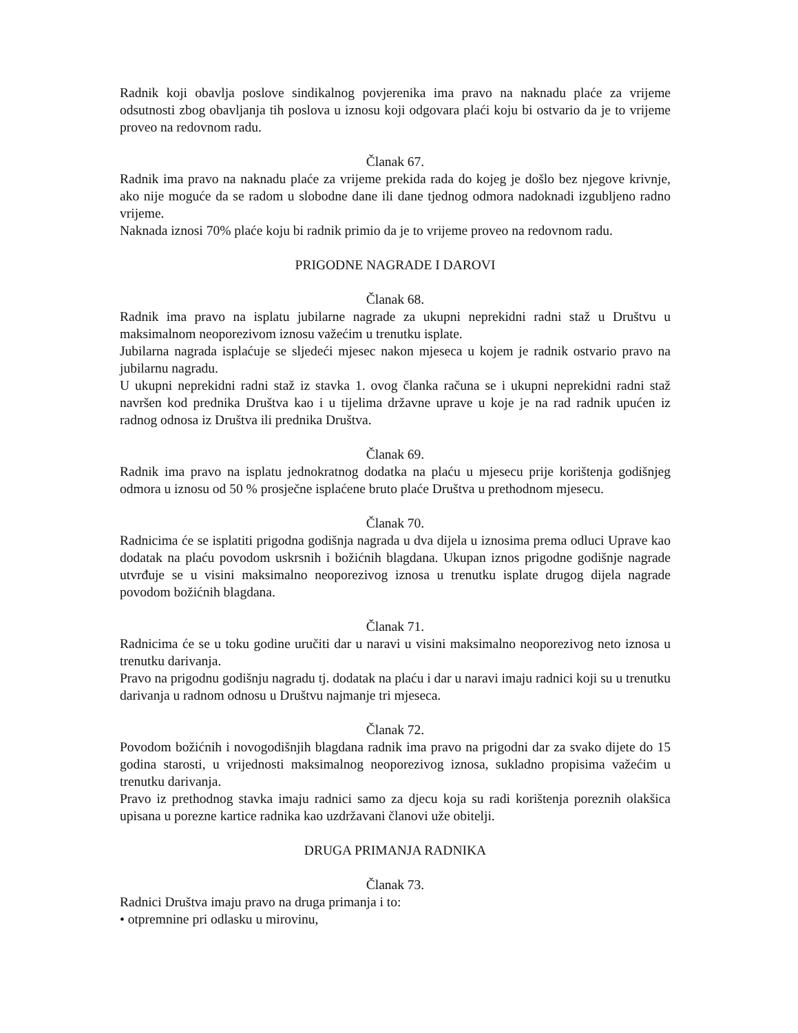Radnik koji obavlja poslove sindikalnog povjerenika ima pravo na naknadu plaće za vrijeme odsutnosti zbog obavljanja tih poslova u iznosu koji odgovara plaći koju bi ostvario da je to vrijeme proveo na redovnom radu.
Članak 67.
Radnik ima pravo na naknadu plaće za vrijeme prekida rada do kojeg je došlo bez njegove krivnje, ako nije moguće da se radom u slobodne dane ili dane tjednog odmora nadoknadi izgubljeno radno vrijeme.
Naknada iznosi 70% plaće koju bi radnik primio da je to vrijeme proveo na redovnom radu.
PRIGODNE NAGRADE I DAROVI
Članak 68.
Radnik ima pravo na isplatu jubilarne nagrade za ukupni neprekidni radni staž u Društvu u maksimalnom neoporezivom iznosu važećim u trenutku isplate.
Jubilarna nagrada isplaćuje se sljedeći mjesec nakon mjeseca u kojem je radnik ostvario pravo na jubilarnu nagradu.
U ukupni neprekidni radni staž iz stavka 1. ovog članka računa se i ukupni neprekidni radni staž navršen kod prednika Društva kao i u tijelima državne uprave u koje je na rad radnik upućen iz radnog odnosa iz Društva ili prednika Društva.
Članak 69.
Radnik ima pravo na isplatu jednokratnog dodatka na plaću u mjesecu prije korištenja godišnjeg odmora u iznosu od 50 % prosječne isplaćene bruto plaće Društva u prethodnom mjesecu.
Članak 70.
Radnicima će se isplatiti prigodna godišnja nagrada u dva dijela u iznosima prema odluci Uprave kao dodatak na plaću povodom uskrsnih i božićnih blagdana. Ukupan iznos prigodne godišnje nagrade utvrđuje se u visini maksimalno neoporezivog iznosa u trenutku isplate drugog dijela nagrade povodom božićnih blagdana.
Članak 71.
Radnicima će se u toku godine uručiti dar u naravi u visini maksimalno neoporezivog neto iznosa u trenutku darivanja.
Pravo na prigodnu godišnju nagradu tj. dodatak na plaću i dar u naravi imaju radnici koji su u trenutku darivanja u radnom odnosu u Društvu najmanje tri mjeseca.
Članak 72.
Povodom božićnih i novogodišnjih blagdana radnik ima pravo na prigodni dar za svako dijete do 15 godina starosti, u vrijednosti maksimalnog neoporezivog iznosa, sukladno propisima važećim u trenutku darivanja.
Pravo iz prethodnog stavka imaju radnici samo za djecu koja su radi korištenja poreznih olakšica upisana u porezne kartice radnika kao uzdržavani članovi uže obitelji.
DRUGA PRIMANJA RADNIKA
Članak 73.
Radnici Društva imaju pravo na druga primanja i to:
• otpremnine pri odlasku u mirovinu,